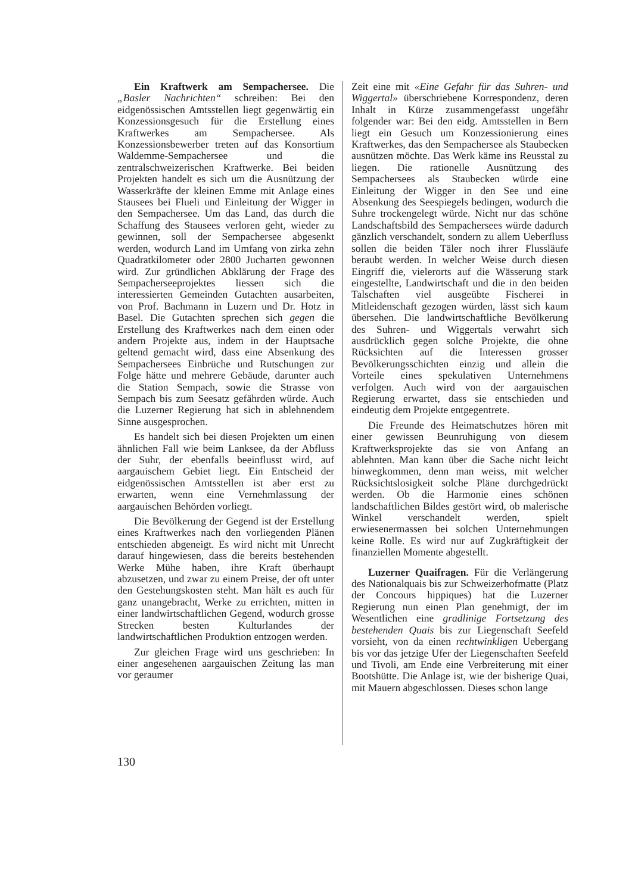Ein Kraftwerk am Sempachersee. Die „Basler Nachrichten“ schreiben: Bei den eidgenössischen Amtsstellen liegt gegenwärtig ein Konzessionsgesuch für die Erstellung eines Kraftwerkes am Sempachersee. Als Konzessionsbewerber treten auf das Konsortium Waldemme-Sempachersee und die zentralschweizerischen Kraftwerke. Bei beiden Projekten handelt es sich um die Ausnützung der Wasserkräfte der kleinen Emme mit Anlage eines Stausees bei Flueli und Einleitung der Wigger in den Sempachersee. Um das Land, das durch die Schaffung des Stausees verloren geht, wieder zu gewinnen, soll der Sempachersee abgesenkt werden, wodurch Land im Umfang von zirka zehn Quadratkilometer oder 2800 Jucharten gewonnen wird. Zur gründlichen Abklärung der Frage des Sempacherseeprojektes liessen sich die interessierten Gemeinden Gutachten ausarbeiten, von Prof. Bachmann in Luzern und Dr. Hotz in Basel. Die Gutachten sprechen sich gegen die Erstellung des Kraftwerkes nach dem einen oder andern Projekte aus, indem in der Hauptsache geltend gemacht wird, dass eine Absenkung des Sempachersees Einbrüche und Rutschungen zur Folge hätte und mehrere Gebäude, darunter auch die Station Sempach, sowie die Strasse von Sempach bis zum Seesatz gefährden würde. Auch die Luzerner Regierung hat sich in ablehnendem Sinne ausgesprochen.
Es handelt sich bei diesen Projekten um einen ähnlichen Fall wie beim Lanksee, da der Abfluss der Suhr, der ebenfalls beeinflusst wird, auf aargauischem Gebiet liegt. Ein Entscheid der eidgenössischen Amtsstellen ist aber erst zu erwarten, wenn eine Vernehmlassung der aargauischen Behörden vorliegt.
Die Bevölkerung der Gegend ist der Erstellung eines Kraftwerkes nach den vorliegenden Plänen entschieden abgeneigt. Es wird nicht mit Unrecht darauf hingewiesen, dass die bereits bestehenden Werke Mühe haben, ihre Kraft überhaupt abzusetzen, und zwar zu einem Preise, der oft unter den Gestehungskosten steht. Man hält es auch für ganz unangebracht, Werke zu errichten, mitten in einer landwirtschaftlichen Gegend, wodurch grosse Strecken besten Kulturlandes der landwirtschaftlichen Produktion entzogen werden.
Zur gleichen Frage wird uns geschrieben: In einer angesehenen aargauischen Zeitung las man vor geraumer
Zeit eine mit «Eine Gefahr für das Suhren- und Wiggertal» überschriebene Korrespondenz, deren Inhalt in Kürze zusammengefasst ungefähr folgender war: Bei den eidg. Amtsstellen in Bern liegt ein Gesuch um Konzessionierung eines Kraftwerkes, das den Sempachersee als Staubecken ausnützen möchte. Das Werk käme ins Reusstal zu liegen. Die rationelle Ausnützung des Sempachersees als Staubecken würde eine Einleitung der Wigger in den See und eine Absenkung des Seespiegels bedingen, wodurch die Suhre trockengelegt würde. Nicht nur das schöne Landschaftsbild des Sempachersees würde dadurch gänzlich verschandelt, sondern zu allem Ueberfluss sollen die beiden Täler noch ihrer Flussläufe beraubt werden. In welcher Weise durch diesen Eingriff die, vielerorts auf die Wässerung stark eingestellte, Landwirtschaft und die in den beiden Talschaften viel ausgeübte Fischerei in Mitleidenschaft gezogen würden, lässt sich kaum übersehen. Die landwirtschaftliche Bevölkerung des Suhren- und Wiggertals verwahrt sich ausdrücklich gegen solche Projekte, die ohne Rücksichten auf die Interessen grosser Bevölkerungsschichten einzig und allein die Vorteile eines spekulativen Unternehmens verfolgen. Auch wird von der aargauischen Regierung erwartet, dass sie entschieden und eindeutig dem Projekte entgegentrete.
Die Freunde des Heimatschutzes hören mit einer gewissen Beunruhigung von diesem Kraftwerksprojekte das sie von Anfang an ablehnten. Man kann über die Sache nicht leicht hinwegkommen, denn man weiss, mit welcher Rücksichtslosigkeit solche Pläne durchgedrückt werden. Ob die Harmonie eines schönen landschaftlichen Bildes gestört wird, ob malerische Winkel verschandelt werden, spielt erwiesenermassen bei solchen Unternehmungen keine Rolle. Es wird nur auf Zugkräftigkeit der finanziellen Momente abgestellt.
Luzerner Quaifragen. Für die Verlängerung des Nationalquais bis zur Schweizerhofmatte (Platz der Concours hippiques) hat die Luzerner Regierung nun einen Plan genehmigt, der im Wesentlichen eine gradlinige Fortsetzung des bestehenden Quais bis zur Liegenschaft Seefeld vorsieht, von da einen rechtwinkligen Uebergang bis vor das jetzige Ufer der Liegenschaften Seefeld und Tivoli, am Ende eine Verbreiterung mit einer Bootshütte. Die Anlage ist, wie der bisherige Quai, mit Mauern abgeschlossen. Dieses schon lange
130